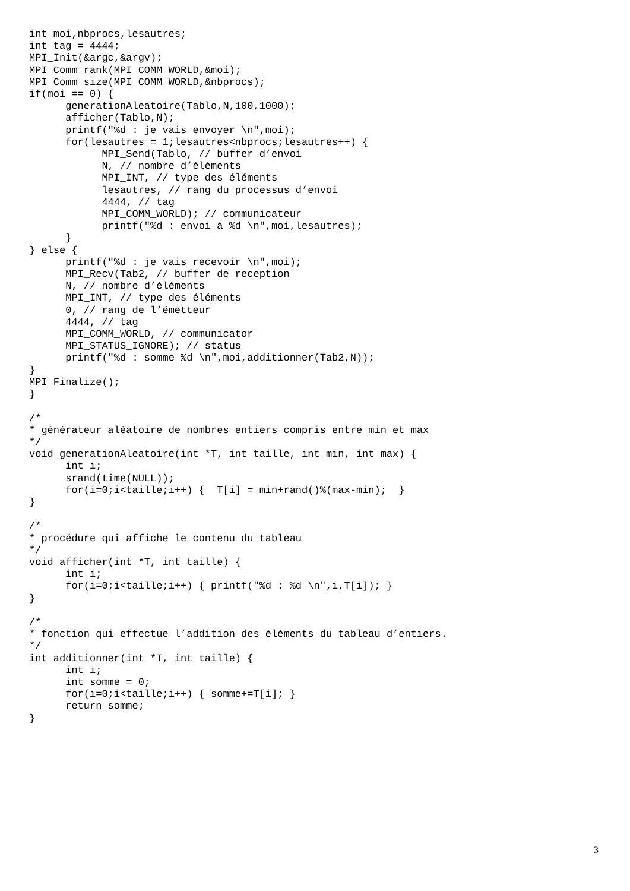int moi,nbprocs,lesautres;
int tag = 4444;
MPI_Init(&argc,&argv);
MPI_Comm_rank(MPI_COMM_WORLD,&moi);
MPI_Comm_size(MPI_COMM_WORLD,&nbprocs);
if(moi == 0) {
      generationAleatoire(Tablo,N,100,1000);
      afficher(Tablo,N);
      printf("%d : je vais envoyer \n",moi);
      for(lesautres = 1;lesautres<nbprocs;lesautres++) {
            MPI_Send(Tablo, // buffer d’envoi
            N, // nombre d’éléments
            MPI_INT, // type des éléments
            lesautres, // rang du processus d’envoi
            4444, // tag
            MPI_COMM_WORLD); // communicateur
            printf("%d : envoi à %d \n",moi,lesautres);
      }
} else {
      printf("%d : je vais recevoir \n",moi);
      MPI_Recv(Tab2, // buffer de reception
      N, // nombre d’éléments
      MPI_INT, // type des éléments
      0, // rang de l’émetteur
      4444, // tag
      MPI_COMM_WORLD, // communicator
      MPI_STATUS_IGNORE); // status
      printf("%d : somme %d \n",moi,additionner(Tab2,N));
}
MPI_Finalize();
}

/*
* générateur aléatoire de nombres entiers compris entre min et max
*/
void generationAleatoire(int *T, int taille, int min, int max) {
      int i;
      srand(time(NULL));
      for(i=0;i<taille;i++) {  T[i] = min+rand()%(max-min);  }
}

/*
* procédure qui affiche le contenu du tableau
*/
void afficher(int *T, int taille) {
      int i;
      for(i=0;i<taille;i++) { printf("%d : %d \n",i,T[i]); }
}

/*
* fonction qui effectue l’addition des éléments du tableau d’entiers.
*/
int additionner(int *T, int taille) {
      int i;
      int somme = 0;
      for(i=0;i<taille;i++) { somme+=T[i]; }
      return somme;
}
3